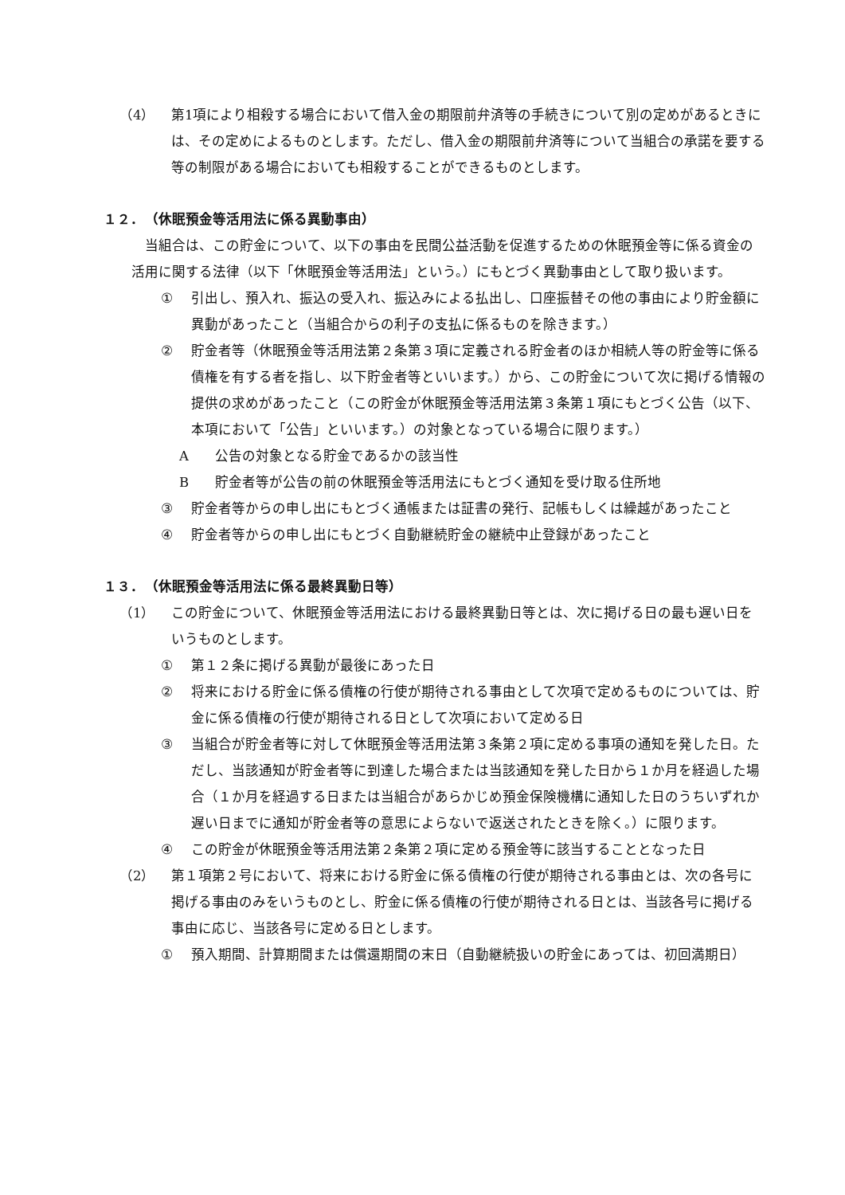（4） 第1項により相殺する場合において借入金の期限前弁済等の手続きについて別の定めがあるときには、その定めによるものとします。ただし、借入金の期限前弁済等について当組合の承諾を要する等の制限がある場合においても相殺することができるものとします。
１２．　（休眠預金等活用法に係る異動事由）
当組合は、この貯金について、以下の事由を民間公益活動を促進するための休眠預金等に係る資金の活用に関する法律（以下「休眠預金等活用法」という。）にもとづく異動事由として取り扱います。
① 引出し、預入れ、振込の受入れ、振込みによる払出し、口座振替その他の事由により貯金額に異動があったこと（当組合からの利子の支払に係るものを除きます。）
② 貯金者等（休眠預金等活用法第２条第３項に定義される貯金者のほか相続人等の貯金等に係る債権を有する者を指し、以下貯金者等といいます。）から、この貯金について次に掲げる情報の提供の求めがあったこと（この貯金が休眠預金等活用法第３条第１項にもとづく公告（以下、本項において「公告」といいます。）の対象となっている場合に限ります。）
A公告の対象となる貯金であるかの該当性
B貯金者等が公告の前の休眠預金等活用法にもとづく通知を受け取る住所地
③ 貯金者等からの申し出にもとづく通帳または証書の発行、記帳もしくは繰越があったこと
④ 貯金者等からの申し出にもとづく自動継続貯金の継続中止登録があったこと
１３．　（休眠預金等活用法に係る最終異動日等）
（1） この貯金について、休眠預金等活用法における最終異動日等とは、次に掲げる日の最も遅い日をいうものとします。
① 第１２条に掲げる異動が最後にあった日
② 将来における貯金に係る債権の行使が期待される事由として次項で定めるものについては、貯金に係る債権の行使が期待される日として次項において定める日
③ 当組合が貯金者等に対して休眠預金等活用法第３条第２項に定める事項の通知を発した日。ただし、当該通知が貯金者等に到達した場合または当該通知を発した日から１か月を経過した場合（１か月を経過する日または当組合があらかじめ預金保険機構に通知した日のうちいずれか遅い日までに通知が貯金者等の意思によらないで返送されたときを除く。）に限ります。
④ この貯金が休眠預金等活用法第２条第２項に定める預金等に該当することとなった日
（2） 第１項第２号において、将来における貯金に係る債権の行使が期待される事由とは、次の各号に掲げる事由のみをいうものとし、貯金に係る債権の行使が期待される日とは、当該各号に掲げる事由に応じ、当該各号に定める日とします。
① 預入期間、計算期間または償還期間の末日（自動継続扱いの貯金にあっては、初回満期日）